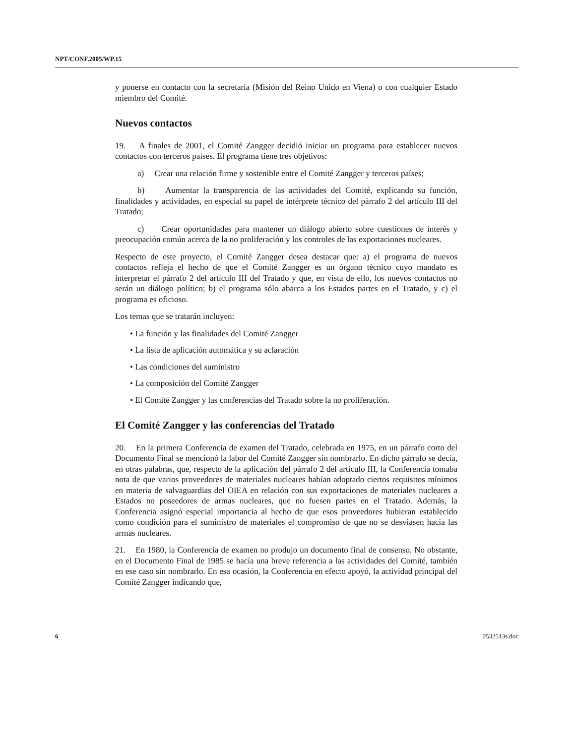NPT/CONF.2005/WP.15
y ponerse en contacto con la secretaría (Misión del Reino Unido en Viena) o con cualquier Estado miembro del Comité.
Nuevos contactos
19. A finales de 2001, el Comité Zangger decidió iniciar un programa para establecer nuevos contactos con terceros países. El programa tiene tres objetivos:
a) Crear una relación firme y sostenible entre el Comité Zangger y terceros países;
b) Aumentar la transparencia de las actividades del Comité, explicando su función, finalidades y actividades, en especial su papel de intérprete técnico del párrafo 2 del artículo III del Tratado;
c) Crear oportunidades para mantener un diálogo abierto sobre cuestiones de interés y preocupación común acerca de la no proliferación y los controles de las exportaciones nucleares.
Respecto de este proyecto, el Comité Zangger desea destacar que: a) el programa de nuevos contactos refleja el hecho de que el Comité Zangger es un órgano técnico cuyo mandato es interpretar el párrafo 2 del artículo III del Tratado y que, en vista de ello, los nuevos contactos no serán un diálogo político; b) el programa sólo abarca a los Estados partes en el Tratado, y c) el programa es oficioso.
Los temas que se tratarán incluyen:
• La función y las finalidades del Comité Zangger
• La lista de aplicación automática y su aclaración
• Las condiciones del suministro
• La composición del Comité Zangger
• El Comité Zangger y las conferencias del Tratado sobre la no proliferación.
El Comité Zangger y las conferencias del Tratado
20. En la primera Conferencia de examen del Tratado, celebrada en 1975, en un párrafo corto del Documento Final se mencionó la labor del Comité Zangger sin nombrarlo. En dicho párrafo se decía, en otras palabras, que, respecto de la aplicación del párrafo 2 del artículo III, la Conferencia tomaba nota de que varios proveedores de materiales nucleares habían adoptado ciertos requisitos mínimos en materia de salvaguardias del OIEA en relación con sus exportaciones de materiales nucleares a Estados no poseedores de armas nucleares, que no fuesen partes en el Tratado. Además, la Conferencia asignó especial importancia al hecho de que esos proveedores hubieran establecido como condición para el suministro de materiales el compromiso de que no se desviasen hacia las armas nucleares.
21. En 1980, la Conferencia de examen no produjo un documento final de consenso. No obstante, en el Documento Final de 1985 se hacía una breve referencia a las actividades del Comité, también en ese caso sin nombrarlo. En esa ocasión, la Conferencia en efecto apoyó, la actividad principal del Comité Zangger indicando que,
6 0532513s.doc